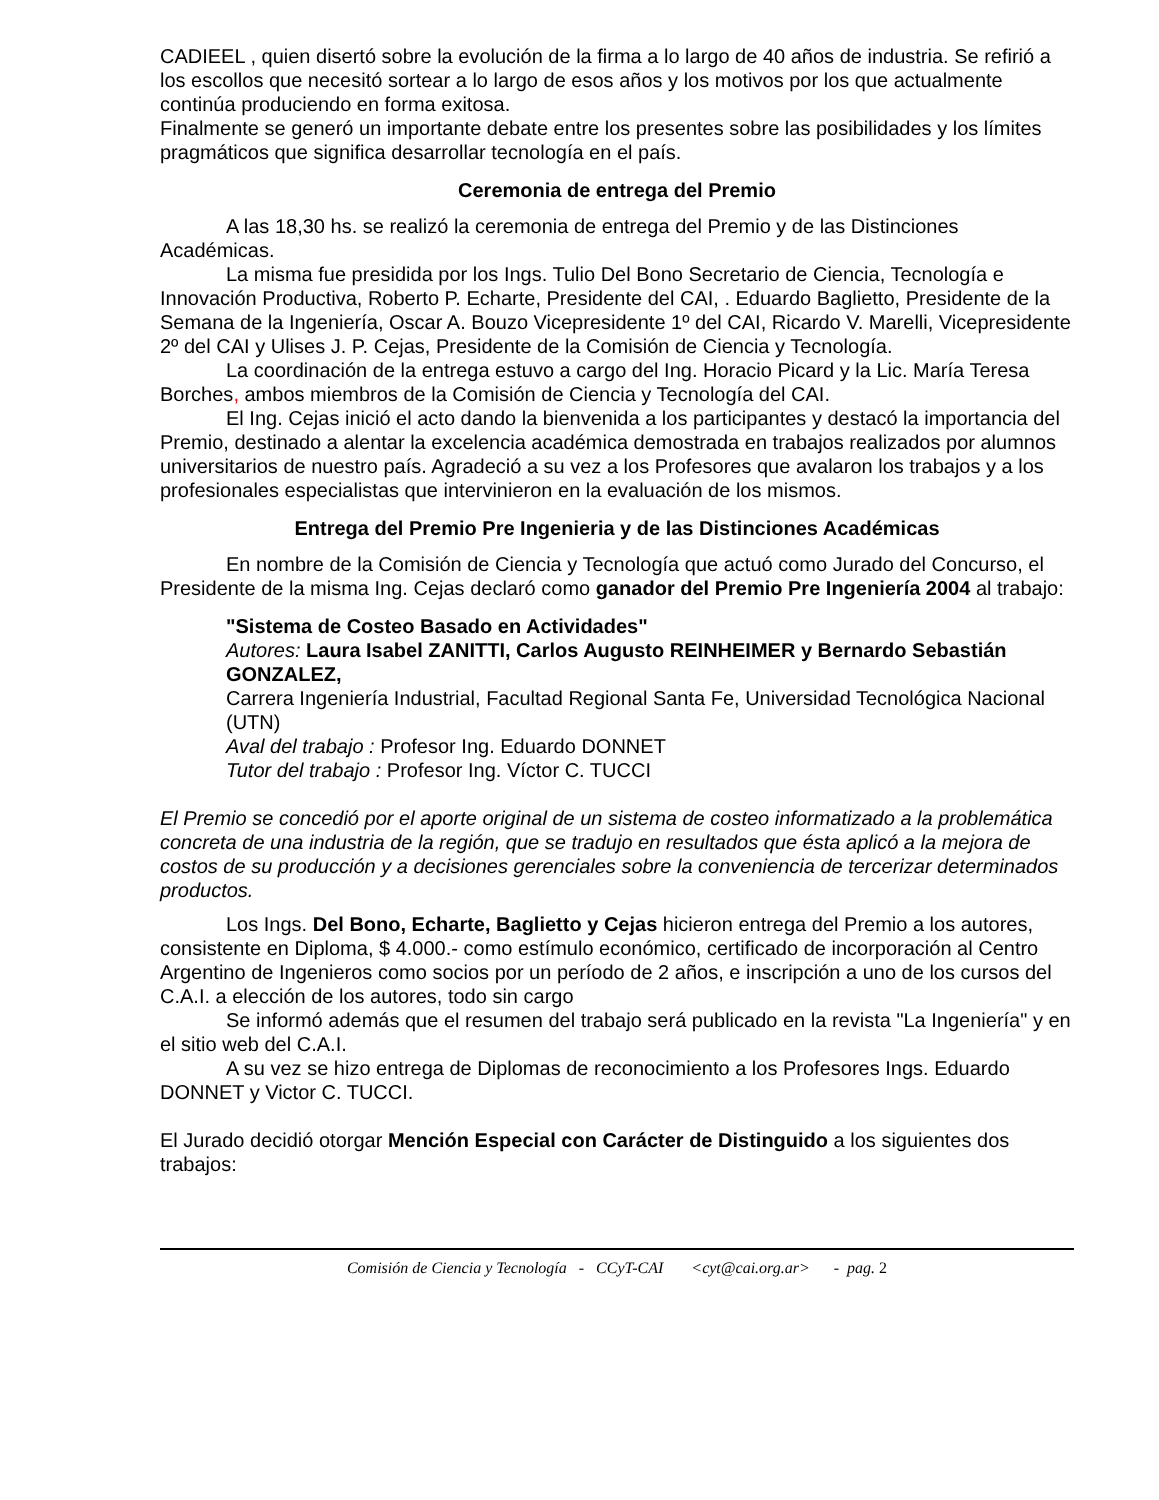CADIEEL , quien disertó sobre la evolución de la firma a lo largo de 40 años de industria. Se refirió a los escollos que necesitó sortear a lo largo de esos años y los motivos por los que actualmente continúa produciendo en forma exitosa.
Finalmente se generó un importante debate entre los presentes sobre las posibilidades y los límites pragmáticos que significa desarrollar tecnología en el país.
Ceremonia de entrega del Premio
A las 18,30 hs. se realizó la ceremonia de entrega del Premio y de las Distinciones Académicas.
La misma fue presidida por los Ings. Tulio Del Bono Secretario de Ciencia, Tecnología e Innovación Productiva, Roberto P. Echarte, Presidente del CAI, . Eduardo Baglietto, Presidente de la Semana de la Ingeniería, Oscar A. Bouzo Vicepresidente 1º del CAI, Ricardo V. Marelli, Vicepresidente 2º del CAI y Ulises J. P. Cejas, Presidente de la Comisión de Ciencia y Tecnología.
La coordinación de la entrega estuvo a cargo del Ing. Horacio Picard y la Lic. María Teresa Borches, ambos miembros de la Comisión de Ciencia y Tecnología del CAI.
El Ing. Cejas inició el acto dando la bienvenida a los participantes y destacó la importancia del Premio, destinado a alentar la excelencia académica demostrada en trabajos realizados por alumnos universitarios de nuestro país. Agradeció a su vez a los Profesores que avalaron los trabajos y a los profesionales especialistas que intervinieron en la evaluación de los mismos.
Entrega del Premio Pre Ingenieria y de las Distinciones Académicas
En nombre de la Comisión de Ciencia y Tecnología que actuó como Jurado del Concurso, el Presidente de la misma Ing. Cejas declaró como ganador del Premio Pre Ingeniería 2004 al trabajo:
"Sistema de Costeo Basado en Actividades"
Autores: Laura Isabel ZANITTI, Carlos Augusto REINHEIMER y Bernardo Sebastián GONZALEZ,
Carrera Ingeniería Industrial, Facultad Regional Santa Fe, Universidad Tecnológica Nacional (UTN)
Aval del trabajo : Profesor Ing. Eduardo DONNET
Tutor del trabajo : Profesor Ing. Víctor C. TUCCI
El Premio se concedió por el aporte original de un sistema de costeo informatizado a la problemática concreta de una industria de la región, que se tradujo en resultados que ésta aplicó a la mejora de costos de su producción y a decisiones gerenciales sobre la conveniencia de tercerizar determinados productos.
Los Ings. Del Bono, Echarte, Baglietto y Cejas hicieron entrega del Premio a los autores, consistente en Diploma, $ 4.000.- como estímulo económico, certificado de incorporación al Centro Argentino de Ingenieros como socios por un período de 2 años, e inscripción a uno de los cursos del C.A.I. a elección de los autores, todo sin cargo
Se informó además que el resumen del trabajo será publicado en la revista "La Ingeniería" y en el sitio web del C.A.I.
A su vez se hizo entrega de Diplomas de reconocimiento a los Profesores Ings. Eduardo DONNET y Victor C. TUCCI.
El Jurado decidió otorgar Mención Especial con Carácter de Distinguido a los siguientes dos trabajos:
Comisión de Ciencia y Tecnología - CCyT-CAI <cyt@cai.org.ar> - pag. 2